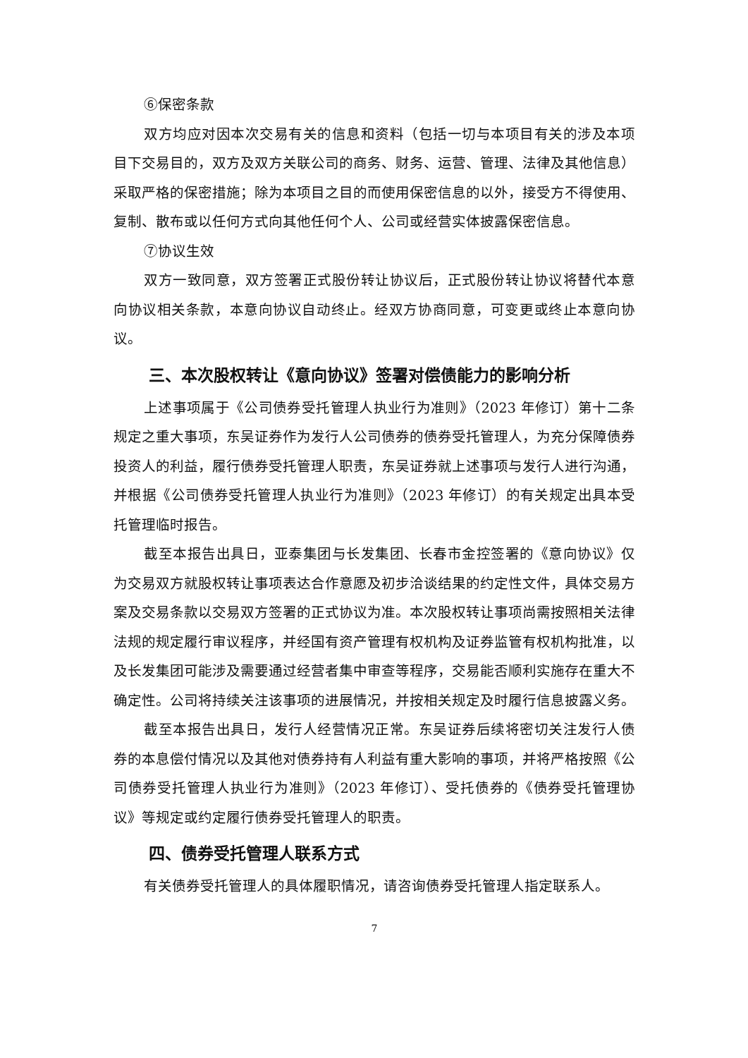⑥保密条款
双方均应对因本次交易有关的信息和资料（包括一切与本项目有关的涉及本项目下交易目的，双方及双方关联公司的商务、财务、运营、管理、法律及其他信息）采取严格的保密措施；除为本项目之目的而使用保密信息的以外，接受方不得使用、复制、散布或以任何方式向其他任何个人、公司或经营实体披露保密信息。
⑦协议生效
双方一致同意，双方签署正式股份转让协议后，正式股份转让协议将替代本意向协议相关条款，本意向协议自动终止。经双方协商同意，可变更或终止本意向协议。
三、本次股权转让《意向协议》签署对偿债能力的影响分析
上述事项属于《公司债券受托管理人执业行为准则》（2023 年修订）第十二条规定之重大事项，东吴证券作为发行人公司债券的债券受托管理人，为充分保障债券投资人的利益，履行债券受托管理人职责，东吴证券就上述事项与发行人进行沟通，并根据《公司债券受托管理人执业行为准则》（2023 年修订）的有关规定出具本受托管理临时报告。
截至本报告出具日，亚泰集团与长发集团、长春市金控签署的《意向协议》仅为交易双方就股权转让事项表达合作意愿及初步洽谈结果的约定性文件，具体交易方案及交易条款以交易双方签署的正式协议为准。本次股权转让事项尚需按照相关法律法规的规定履行审议程序，并经国有资产管理有权机构及证券监管有权机构批准，以及长发集团可能涉及需要通过经营者集中审查等程序，交易能否顺利实施存在重大不确定性。公司将持续关注该事项的进展情况，并按相关规定及时履行信息披露义务。
截至本报告出具日，发行人经营情况正常。东吴证券后续将密切关注发行人债券的本息偿付情况以及其他对债券持有人利益有重大影响的事项，并将严格按照《公司债券受托管理人执业行为准则》（2023 年修订）、受托债券的《债券受托管理协议》等规定或约定履行债券受托管理人的职责。
四、债券受托管理人联系方式
有关债券受托管理人的具体履职情况，请咨询债券受托管理人指定联系人。
7